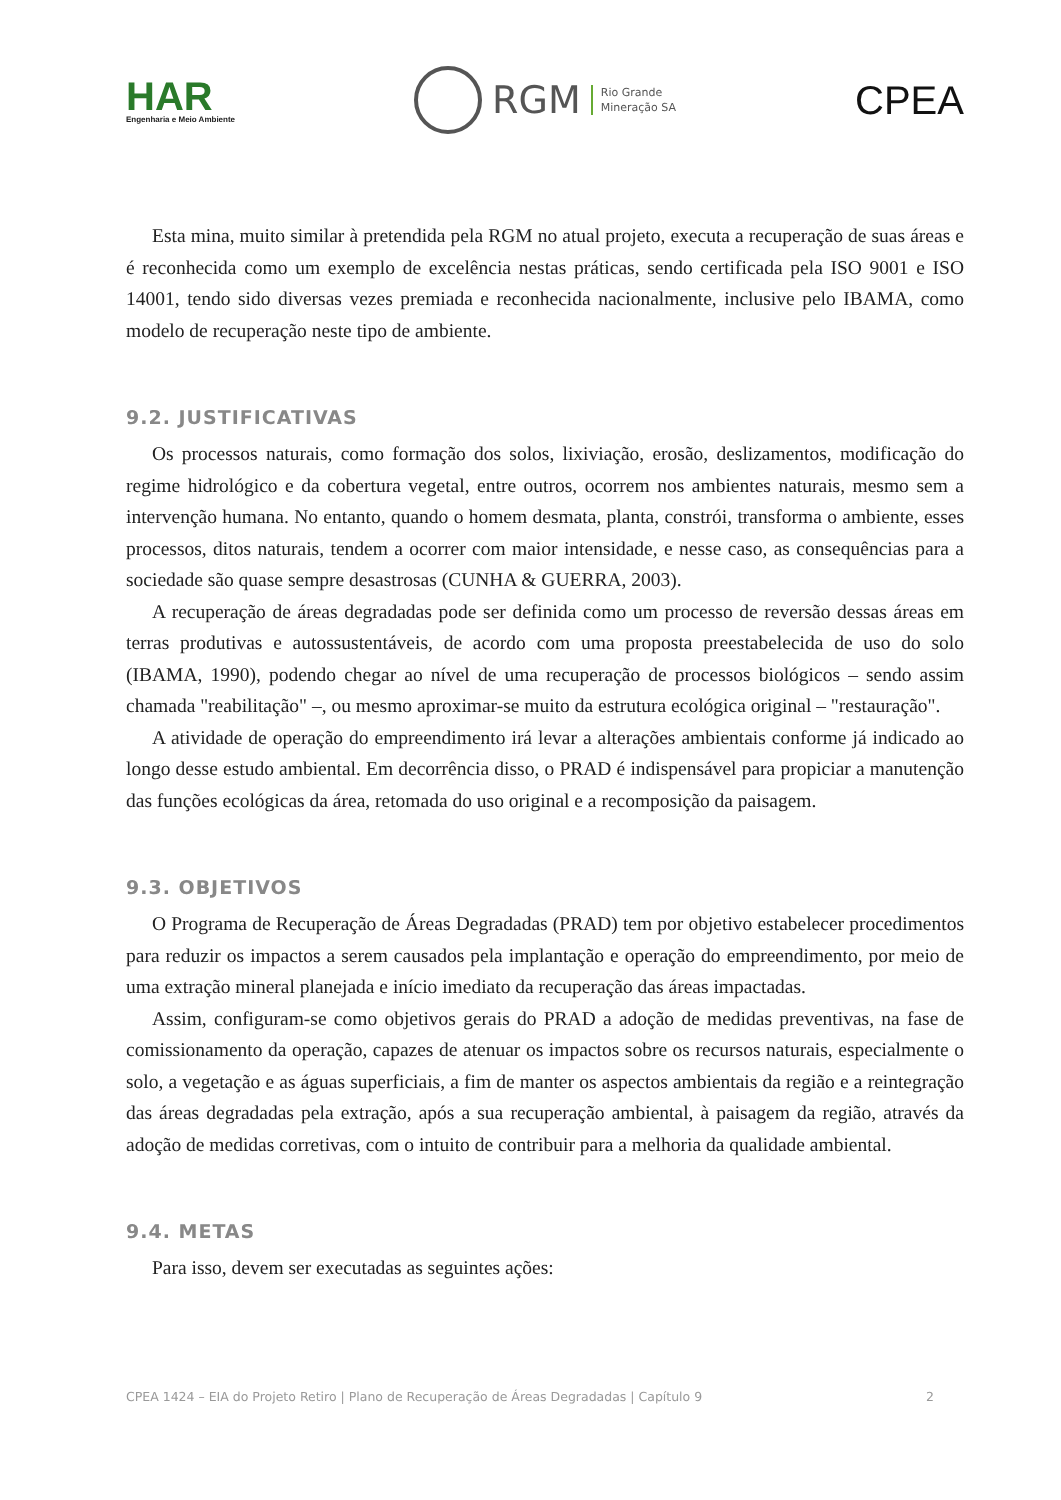HAR
Engenharia e Meio Ambiente
RGM Rio Grande
Mineração SA
CPEA
Esta mina, muito similar à pretendida pela RGM no atual projeto, executa a recuperação de suas áreas e é reconhecida como um exemplo de excelência nestas práticas, sendo certificada pela ISO 9001 e ISO 14001, tendo sido diversas vezes premiada e reconhecida nacionalmente, inclusive pelo IBAMA, como modelo de recuperação neste tipo de ambiente.
9.2. JUSTIFICATIVAS
Os processos naturais, como formação dos solos, lixiviação, erosão, deslizamentos, modificação do regime hidrológico e da cobertura vegetal, entre outros, ocorrem nos ambientes naturais, mesmo sem a intervenção humana. No entanto, quando o homem desmata, planta, constrói, transforma o ambiente, esses processos, ditos naturais, tendem a ocorrer com maior intensidade, e nesse caso, as consequências para a sociedade são quase sempre desastrosas (CUNHA & GUERRA, 2003).
A recuperação de áreas degradadas pode ser definida como um processo de reversão dessas áreas em terras produtivas e autossustentáveis, de acordo com uma proposta preestabelecida de uso do solo (IBAMA, 1990), podendo chegar ao nível de uma recuperação de processos biológicos – sendo assim chamada "reabilitação" –, ou mesmo aproximar-se muito da estrutura ecológica original – "restauração".
A atividade de operação do empreendimento irá levar a alterações ambientais conforme já indicado ao longo desse estudo ambiental. Em decorrência disso, o PRAD é indispensável para propiciar a manutenção das funções ecológicas da área, retomada do uso original e a recomposição da paisagem.
9.3. OBJETIVOS
O Programa de Recuperação de Áreas Degradadas (PRAD) tem por objetivo estabelecer procedimentos para reduzir os impactos a serem causados pela implantação e operação do empreendimento, por meio de uma extração mineral planejada e início imediato da recuperação das áreas impactadas.
Assim, configuram-se como objetivos gerais do PRAD a adoção de medidas preventivas, na fase de comissionamento da operação, capazes de atenuar os impactos sobre os recursos naturais, especialmente o solo, a vegetação e as águas superficiais, a fim de manter os aspectos ambientais da região e a reintegração das áreas degradadas pela extração, após a sua recuperação ambiental, à paisagem da região, através da adoção de medidas corretivas, com o intuito de contribuir para a melhoria da qualidade ambiental.
9.4. METAS
Para isso, devem ser executadas as seguintes ações:
CPEA 1424 – EIA do Projeto Retiro | Plano de Recuperação de Áreas Degradadas | Capítulo 9 2